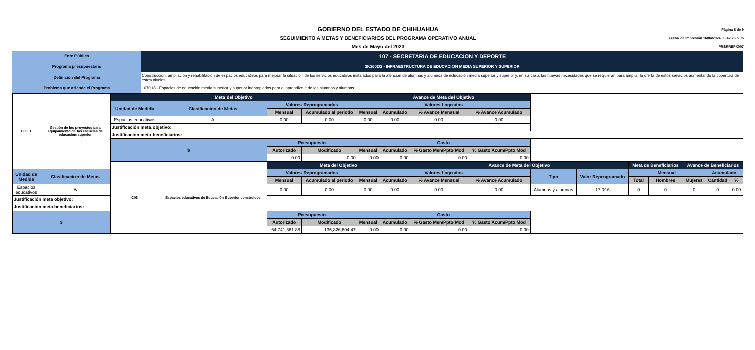GOBIERNO DEL ESTADO DE CHIHUAHUA
SEGUIMIENTO A METAS Y BENEFICIARIOS DEL PROGRAMA OPERATIVO ANUAL
Mes de Mayo del 2023
Página 8 de 9
Fecha de Impresión 16/04/2024 03:42:26 p. m
PRBRREPX007
| Ente Público | 107 - SECRETARIA DE EDUCACION Y DEPORTE |
| Programa presupuestario | 2K160D2 - INFRAESTRUCTURA DE EDUCACION MEDIA SUPERIOR Y SUPERIOR |
| Definición del Programa | Construcción, ampliación y rehabilitación de espacios educativos para mejorar la situación de los servicios educativos instalados para la atención de alumnas y alumnos de educación media superior y superior y, en su caso, las nuevas necesidades que se requieran para ampliar la oferta de estos servicios aumentando la cobertura de estos niveles. |
| Problema que atiende el Programa | 107018 - Espacios de educación media superior y superior inapropiados para el aprendizaje de los alumnos y alumnas |
| C0501 | Gestión de los proyectos para equipamiento de las escuelas de educación superior | Meta del Objetivo | | | | Avance de Meta del Objetivo | | | | | | | | | | |
| | | Unidad de Medida | Clasificacion de Metas | Valores Reprogramados | | Valores Logrados | | | | | | | | | | |
| | | | | Mensual | Acumulado al periodo | Mensual | Acumulado | % Avance Mensual | % Avance Acumulado | | | | | | | |
| | | Espacios educativos | A | 0.00 | 0.00 | 0.00 | 0.00 | 0.00 | 0.00 | | | | | | | |
| | | Justificación meta objetivo: | | | | | | | | | | | | | | |
| | | Justificacion meta beneficiarios: | | | | | | | | | | | | | | |
| | | $ | | Presupuesto | | Gasto | | | | | | | | | | |
| | | | | Autorizado | Modificado | Mensual | Acumulado | % Gasto Men/Ppto Mod | % Gasto Acum/Ppto Mod | | | | | | | |
| | | | | 0.00 | 0.00 | 0.00 | 0.00 | 0.00 | 0.00 | | | | | | | |
| | | C06 | Espacios educativos de Educación Superior construidos | Meta del Objetivo | | | | Avance de Meta del Objetivo | | | | Meta de Beneficiarios | | Avance de Beneficiarios | | |
| Unidad de Medida | Clasificacion de Metas | | | Valores Reprogramados | | Valores Logrados | | | | Tipo | Valor Reprogramado | Mensual | | | Acumulado | |
| | | | | Mensual | Acumulado al periodo | Mensual | Acumulado | % Avance Mensual | % Avance Acumulado | | | Total | Hombres | Mujeres | Cantidad | % |
| Espacios educativos | A | | | 0.00 | 0.00 | 0.00 | 0.00 | 0.00 | 0.00 | Alumnas y alumnos | 17,016 | 0 | 0 | 0 | 0 | 0.00 |
| Justificación meta objetivo: | | | | | | | | | | | | | | | | |
| Justificacion meta beneficiarios: | | | | | | | | | | | | | | | | |
| $ | | | | Presupuesto | | Gasto | | | | | | | | | | |
| | | | | Autorizado | Modificado | Mensual | Acumulado | % Gasto Men/Ppto Mod | % Gasto Acum/Ppto Mod | | | | | | | |
| | | | | 64,741,361.88 | 135,826,604.47 | 0.00 | 0.00 | 0.00 | 0.00 | | | | | | | |